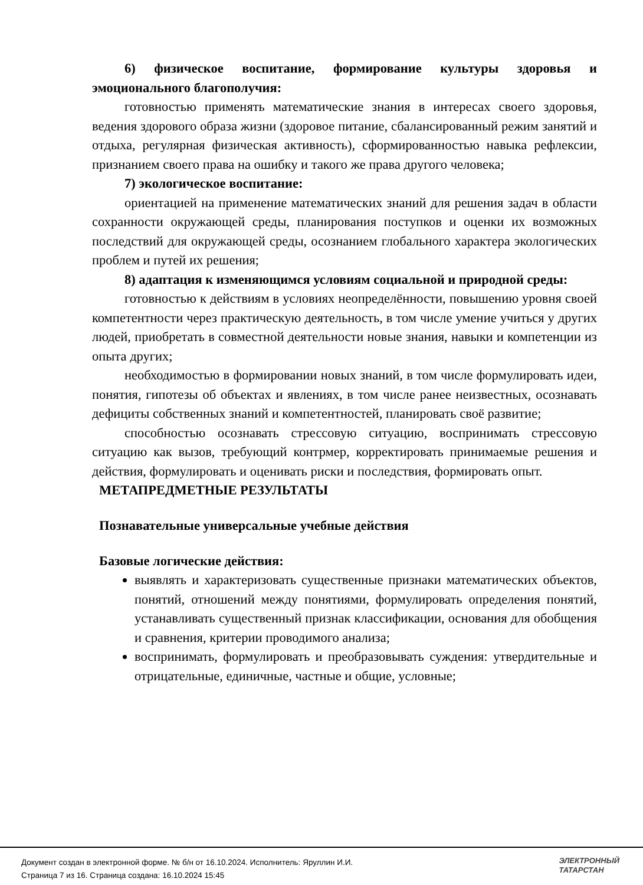6) физическое воспитание, формирование культуры здоровья и эмоционального благополучия:
готовностью применять математические знания в интересах своего здоровья, ведения здорового образа жизни (здоровое питание, сбалансированный режим занятий и отдыха, регулярная физическая активность), сформированностью навыка рефлексии, признанием своего права на ошибку и такого же права другого человека;
7) экологическое воспитание:
ориентацией на применение математических знаний для решения задач в области сохранности окружающей среды, планирования поступков и оценки их возможных последствий для окружающей среды, осознанием глобального характера экологических проблем и путей их решения;
8) адаптация к изменяющимся условиям социальной и природной среды:
готовностью к действиям в условиях неопределённости, повышению уровня своей компетентности через практическую деятельность, в том числе умение учиться у других людей, приобретать в совместной деятельности новые знания, навыки и компетенции из опыта других;
необходимостью в формировании новых знаний, в том числе формулировать идеи, понятия, гипотезы об объектах и явлениях, в том числе ранее неизвестных, осознавать дефициты собственных знаний и компетентностей, планировать своё развитие;
способностью осознавать стрессовую ситуацию, воспринимать стрессовую ситуацию как вызов, требующий контрмер, корректировать принимаемые решения и действия, формулировать и оценивать риски и последствия, формировать опыт.
МЕТАПРЕДМЕТНЫЕ РЕЗУЛЬТАТЫ
Познавательные универсальные учебные действия
Базовые логические действия:
выявлять и характеризовать существенные признаки математических объектов, понятий, отношений между понятиями, формулировать определения понятий, устанавливать существенный признак классификации, основания для обобщения и сравнения, критерии проводимого анализа;
воспринимать, формулировать и преобразовывать суждения: утвердительные и отрицательные, единичные, частные и общие, условные;
Документ создан в электронной форме. № б/н от 16.10.2024. Исполнитель: Яруллин И.И.
Страница 7 из 16. Страница создана: 16.10.2024 15:45
ЭЛЕКТРОННЫЙ
ТАТАРСТАН